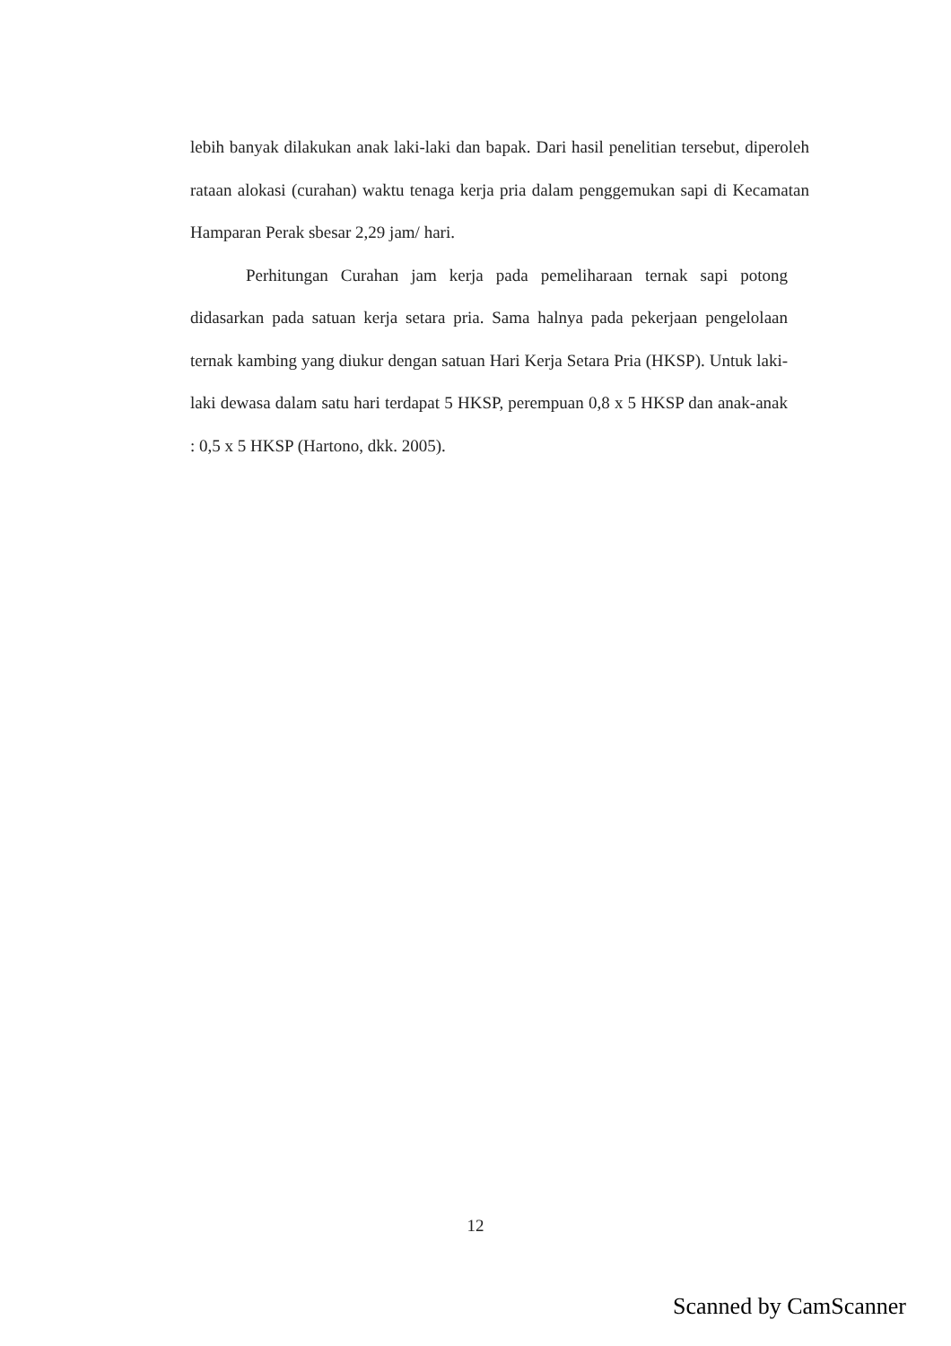lebih banyak dilakukan anak laki-laki dan bapak. Dari hasil penelitian tersebut, diperoleh rataan alokasi (curahan) waktu tenaga kerja pria dalam penggemukan sapi di Kecamatan Hamparan Perak sbesar 2,29 jam/ hari.
Perhitungan Curahan jam kerja pada pemeliharaan ternak sapi potong didasarkan pada satuan kerja setara pria. Sama halnya pada pekerjaan pengelolaan ternak kambing yang diukur dengan satuan Hari Kerja Setara Pria (HKSP). Untuk laki-laki dewasa dalam satu hari terdapat 5 HKSP, perempuan 0,8 x 5 HKSP dan anak-anak : 0,5 x 5 HKSP (Hartono, dkk. 2005).
12
Scanned by CamScanner